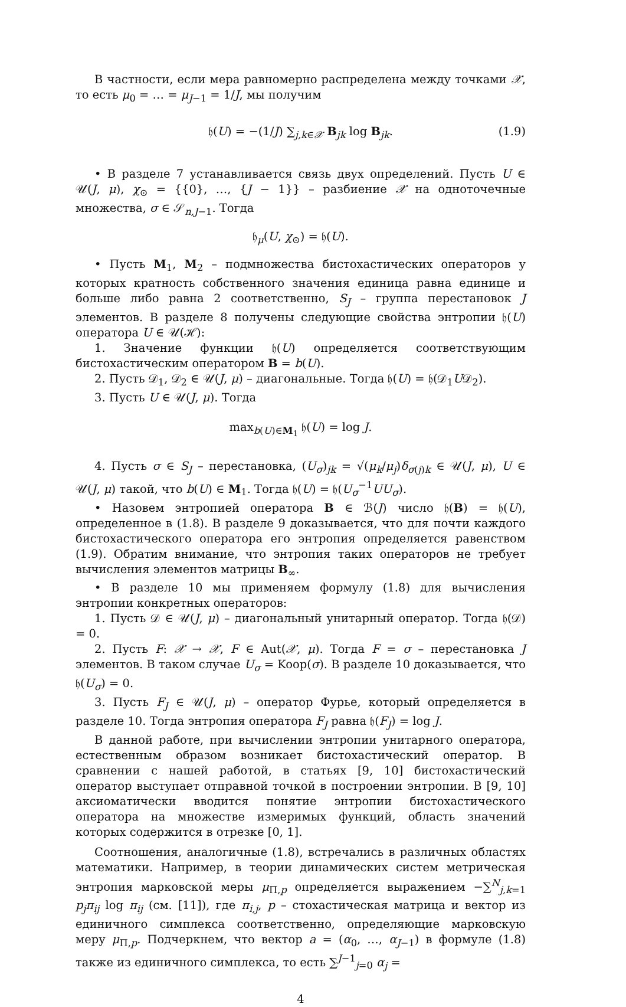В частности, если мера равномерно распределена между точками 𝒳, то есть μ<sub>0</sub> = … = μ<sub>J−1</sub> = 1/J, мы получим
𝔥(U) = −(1/J) ∑<sub>j,k∈𝒳</sub> B<sub>jk</sub> log B<sub>jk</sub>. (1.9)
• В разделе 7 устанавливается связь двух определений. Пусть U ∈ 𝒰(J, μ), χ<sub>⊙</sub> = {{0}, …, {J − 1}} – разбиение 𝒳 на одноточечные множества, σ ∈ 𝒮<sub>n,J−1</sub>. Тогда
𝔥<sub>μ</sub>(U, χ<sub>⊙</sub>) = 𝔥(U).
• Пусть M<sub>1</sub>, M<sub>2</sub> – подмножества бистохастических операторов у которых кратность собственного значения единица равна единице и больше либо равна 2 соответственно, S<sub>J</sub> – группа перестановок J элементов. В разделе 8 получены следующие свойства энтропии 𝔥(U) оператора U ∈ 𝒰(ℋ):
1. Значение функции 𝔥(U) определяется соответствующим бистохастическим оператором B = b(U).
2. Пусть 𝒟<sub>1</sub>, 𝒟<sub>2</sub> ∈ 𝒰(J, μ) – диагональные. Тогда 𝔥(U) = 𝔥(𝒟<sub>1</sub>U𝒟<sub>2</sub>).
3. Пусть U ∈ 𝒰(J, μ). Тогда
max<sub>b(U)∈M<sub>1</sub></sub> 𝔥(U) = log J.
4. Пусть σ ∈ S<sub>J</sub> – перестановка, (U<sub>σ</sub>)<sub>jk</sub> = √(μ<sub>k</sub>/μ<sub>j</sub>)δ<sub>σ(j)k</sub> ∈ 𝒰(J, μ), U ∈ 𝒰(J, μ) такой, что b(U) ∈ M<sub>1</sub>. Тогда 𝔥(U) = 𝔥(U<sub>σ</sub><sup>−1</sup>UU<sub>σ</sub>).
• Назовем энтропией оператора B ∈ ℬ(J) число 𝔥(B) = 𝔥(U), определенное в (1.8). В разделе 9 доказывается, что для почти каждого бистохастического оператора его энтропия определяется равенством (1.9). Обратим внимание, что энтропия таких операторов не требует вычисления элементов матрицы B<sub>∞</sub>.
• В разделе 10 мы применяем формулу (1.8) для вычисления энтропии конкретных операторов:
1. Пусть 𝒟 ∈ 𝒰(J, μ) – диагональный унитарный оператор. Тогда 𝔥(𝒟) = 0.
2. Пусть F: 𝒳 → 𝒳, F ∈ Aut(𝒳, μ). Тогда F = σ – перестановка J элементов. В таком случае U<sub>σ</sub> = Koop(σ). В разделе 10 доказывается, что 𝔥(U<sub>σ</sub>) = 0.
3. Пусть F<sub>J</sub> ∈ 𝒰(J, μ) – оператор Фурье, который определяется в разделе 10. Тогда энтропия оператора F<sub>J</sub> равна 𝔥(F<sub>J</sub>) = log J.
В данной работе, при вычислении энтропии унитарного оператора, естественным образом возникает бистохастический оператор. В сравнении с нашей работой, в статьях [9, 10] бистохастический оператор выступает отправной точкой в построении энтропии. В [9, 10] аксиоматически вводится понятие энтропии бистохастического оператора на множестве измеримых функций, область значений которых содержится в отрезке [0, 1].
Соотношения, аналогичные (1.8), встречались в различных областях математики. Например, в теории динамических систем метрическая энтропия марковской меры μ<sub>Π,p</sub> определяется выражением −∑<sup>N</sup><sub>j,k=1</sub> p<sub>j</sub>π<sub>ij</sub> log π<sub>ij</sub> (см. [11]), где π<sub>i,j</sub>, p – стохастическая матрица и вектор из единичного симплекса соответственно, определяющие марковскую меру μ<sub>Π,p</sub>. Подчеркнем, что вектор a = (α<sub>0</sub>, …, α<sub>J−1</sub>) в формуле (1.8) также из единичного симплекса, то есть ∑<sup>J−1</sup><sub>j=0</sub> α<sub>j</sub> =
4